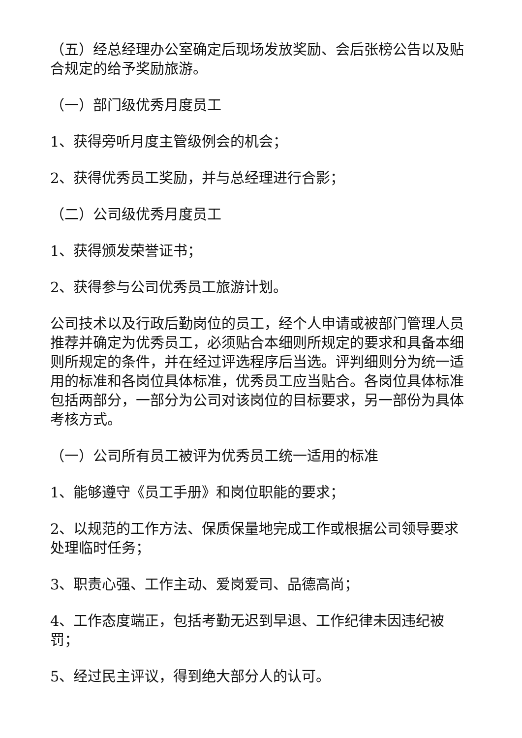（五）经总经理办公室确定后现场发放奖励、会后张榜公告以及贴合规定的给予奖励旅游。
（一）部门级优秀月度员工
1、获得旁听月度主管级例会的机会；
2、获得优秀员工奖励，并与总经理进行合影；
（二）公司级优秀月度员工
1、获得颁发荣誉证书；
2、获得参与公司优秀员工旅游计划。
公司技术以及行政后勤岗位的员工，经个人申请或被部门管理人员推荐并确定为优秀员工，必须贴合本细则所规定的要求和具备本细则所规定的条件，并在经过评选程序后当选。评判细则分为统一适用的标准和各岗位具体标准，优秀员工应当贴合。各岗位具体标准包括两部分，一部分为公司对该岗位的目标要求，另一部份为具体考核方式。
（一）公司所有员工被评为优秀员工统一适用的标准
1、能够遵守《员工手册》和岗位职能的要求；
2、以规范的工作方法、保质保量地完成工作或根据公司领导要求处理临时任务；
3、职责心强、工作主动、爱岗爱司、品德高尚；
4、工作态度端正，包括考勤无迟到早退、工作纪律未因违纪被罚；
5、经过民主评议，得到绝大部分人的认可。